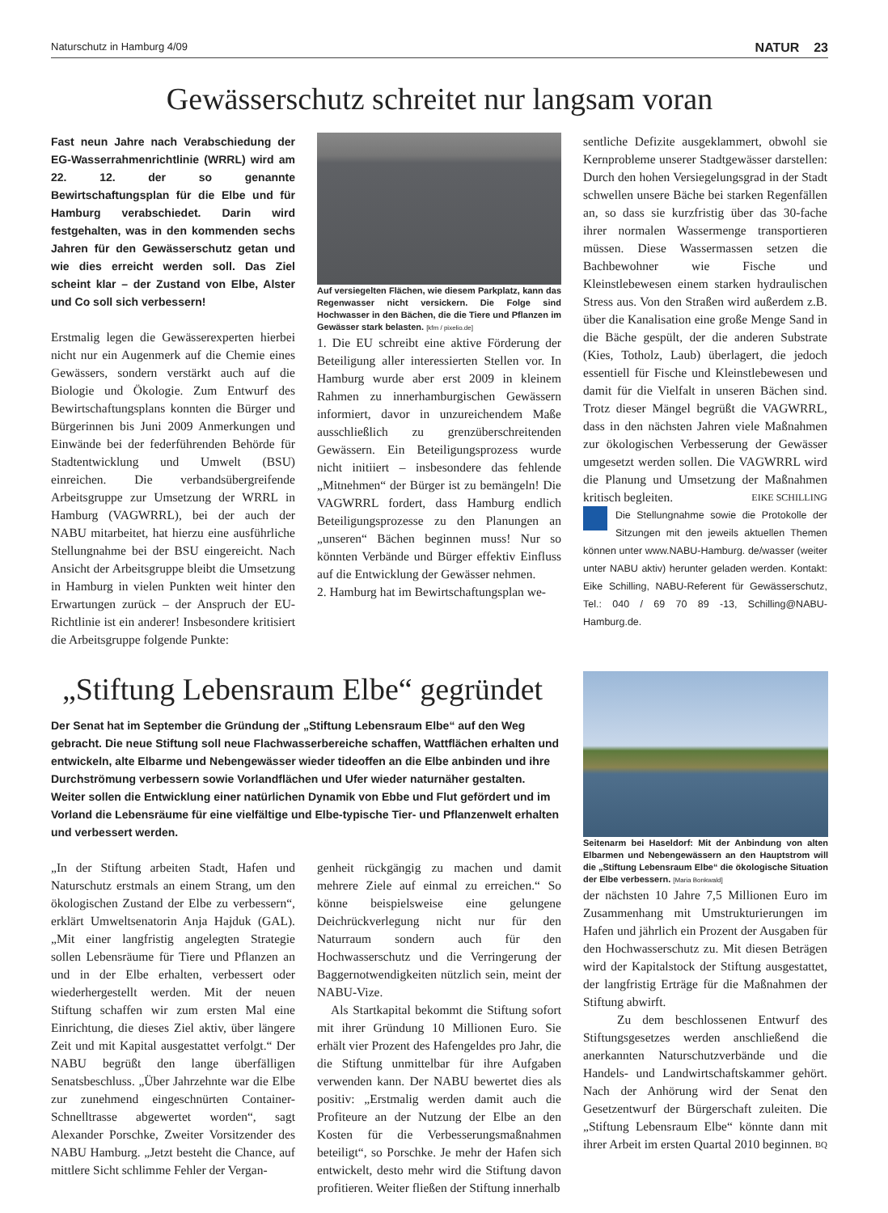Naturschutz in Hamburg 4/09 NATUR 23
Gewässerschutz schreitet nur langsam voran
Fast neun Jahre nach Verabschiedung der EG-Wasserrahmenrichtlinie (WRRL) wird am 22. 12. der so genannte Bewirtschaftungsplan für die Elbe und für Hamburg verabschiedet. Darin wird festgehalten, was in den kommenden sechs Jahren für den Gewässerschutz getan und wie dies erreicht werden soll. Das Ziel scheint klar – der Zustand von Elbe, Alster und Co soll sich verbessern!
Erstmalig legen die Gewässerexperten hierbei nicht nur ein Augenmerk auf die Chemie eines Gewässers, sondern verstärkt auch auf die Biologie und Ökologie. Zum Entwurf des Bewirtschaftungsplans konnten die Bürger und Bürgerinnen bis Juni 2009 Anmerkungen und Einwände bei der federführenden Behörde für Stadtentwicklung und Umwelt (BSU) einreichen. Die verbandsübergreifende Arbeitsgruppe zur Umsetzung der WRRL in Hamburg (VAGWRRL), bei der auch der NABU mitarbeitet, hat hierzu eine ausführliche Stellungnahme bei der BSU eingereicht. Nach Ansicht der Arbeitsgruppe bleibt die Umsetzung in Hamburg in vielen Punkten weit hinter den Erwartungen zurück – der Anspruch der EU-Richtlinie ist ein anderer! Insbesondere kritisiert die Arbeitsgruppe folgende Punkte:
Auf versiegelten Flächen, wie diesem Parkplatz, kann das Regenwasser nicht versickern. Die Folge sind Hochwasser in den Bächen, die die Tiere und Pflanzen im Gewässer stark belasten. [kfm / pixelio.de]
1. Die EU schreibt eine aktive Förderung der Beteiligung aller interessierten Stellen vor. In Hamburg wurde aber erst 2009 in kleinem Rahmen zu innerhamburgischen Gewässern informiert, davor in unzureichendem Maße ausschließlich zu grenzüberschreitenden Gewässern. Ein Beteiligungsprozess wurde nicht initiiert – insbesondere das fehlende „Mitnehmen“ der Bürger ist zu bemängeln! Die VAGWRRL fordert, dass Hamburg endlich Beteiligungsprozesse zu den Planungen an „unseren“ Bächen beginnen muss! Nur so könnten Verbände und Bürger effektiv Einfluss auf die Entwicklung der Gewässer nehmen.
2. Hamburg hat im Bewirtschaftungsplan we-
sentliche Defizite ausgeklammert, obwohl sie Kernprobleme unserer Stadtgewässer darstellen: Durch den hohen Versiegelungsgrad in der Stadt schwellen unsere Bäche bei starken Regenfällen an, so dass sie kurzfristig über das 30-fache ihrer normalen Wassermenge transportieren müssen. Diese Wassermassen setzen die Bachbewohner wie Fische und Kleinstlebewesen einem starken hydraulischen Stress aus. Von den Straßen wird außerdem z.B. über die Kanalisation eine große Menge Sand in die Bäche gespült, der die anderen Substrate (Kies, Totholz, Laub) überlagert, die jedoch essentiell für Fische und Kleinstlebewesen und damit für die Vielfalt in unseren Bächen sind. Trotz dieser Mängel begrüßt die VAGWRRL, dass in den nächsten Jahren viele Maßnahmen zur ökologischen Verbesserung der Gewässer umgesetzt werden sollen. Die VAGWRRL wird die Planung und Umsetzung der Maßnahmen kritisch begleiten. EIKE SCHILLING
Die Stellungnahme sowie die Protokolle der Sitzungen mit den jeweils aktuellen Themen können unter www.NABU-Hamburg. de/wasser (weiter unter NABU aktiv) herunter geladen werden. Kontakt: Eike Schilling, NABU-Referent für Gewässerschutz, Tel.: 040 / 69 70 89 -13, Schilling@NABU-Hamburg.de.
„Stiftung Lebensraum Elbe“ gegründet
Der Senat hat im September die Gründung der „Stiftung Lebensraum Elbe“ auf den Weg gebracht. Die neue Stiftung soll neue Flachwasserbereiche schaffen, Wattflächen erhalten und entwickeln, alte Elbarme und Nebengewässer wieder tideoffen an die Elbe anbinden und ihre Durchströmung verbessern sowie Vorlandflächen und Ufer wieder naturnäher gestalten. Weiter sollen die Entwicklung einer natürlichen Dynamik von Ebbe und Flut gefördert und im Vorland die Lebensräume für eine vielfältige und Elbe-typische Tier- und Pflanzenwelt erhalten und verbessert werden.
„In der Stiftung arbeiten Stadt, Hafen und Naturschutz erstmals an einem Strang, um den ökologischen Zustand der Elbe zu verbessern“, erklärt Umweltsenatorin Anja Hajduk (GAL). „Mit einer langfristig angelegten Strategie sollen Lebensräume für Tiere und Pflanzen an und in der Elbe erhalten, verbessert oder wiederhergestellt werden. Mit der neuen Stiftung schaffen wir zum ersten Mal eine Einrichtung, die dieses Ziel aktiv, über längere Zeit und mit Kapital ausgestattet verfolgt.“ Der NABU begrüßt den lange überfälligen Senatsbeschluss. „Über Jahrzehnte war die Elbe zur zunehmend eingeschnürten Container-Schnelltrasse abgewertet worden“, sagt Alexander Porschke, Zweiter Vorsitzender des NABU Hamburg. „Jetzt besteht die Chance, auf mittlere Sicht schlimme Fehler der Vergan-
genheit rückgängig zu machen und damit mehrere Ziele auf einmal zu erreichen.“ So könne beispielsweise eine gelungene Deichrückverlegung nicht nur für den Naturraum sondern auch für den Hochwasserschutz und die Verringerung der Baggernotwendigkeiten nützlich sein, meint der NABU-Vize.
Als Startkapital bekommt die Stiftung sofort mit ihrer Gründung 10 Millionen Euro. Sie erhält vier Prozent des Hafengeldes pro Jahr, die die Stiftung unmittelbar für ihre Aufgaben verwenden kann. Der NABU bewertet dies als positiv: „Erstmalig werden damit auch die Profiteure an der Nutzung der Elbe an den Kosten für die Verbesserungsmaßnahmen beteiligt“, so Porschke. Je mehr der Hafen sich entwickelt, desto mehr wird die Stiftung davon profitieren. Weiter fließen der Stiftung innerhalb
Seitenarm bei Haseldorf: Mit der Anbindung von alten Elbarmen und Nebengewässern an den Hauptstrom will die „Stiftung Lebensraum Elbe“ die ökologische Situation der Elbe verbessern. [Maria Bonkwald]
der nächsten 10 Jahre 7,5 Millionen Euro im Zusammenhang mit Umstrukturierungen im Hafen und jährlich ein Prozent der Ausgaben für den Hochwasserschutz zu. Mit diesen Beträgen wird der Kapitalstock der Stiftung ausgestattet, der langfristig Erträge für die Maßnahmen der Stiftung abwirft.
Zu dem beschlossenen Entwurf des Stiftungsgesetzes werden anschließend die anerkannten Naturschutzverbände und die Handels- und Landwirtschaftskammer gehört. Nach der Anhörung wird der Senat den Gesetzentwurf der Bürgerschaft zuleiten. Die „Stiftung Lebensraum Elbe“ könnte dann mit ihrer Arbeit im ersten Quartal 2010 beginnen. BQ